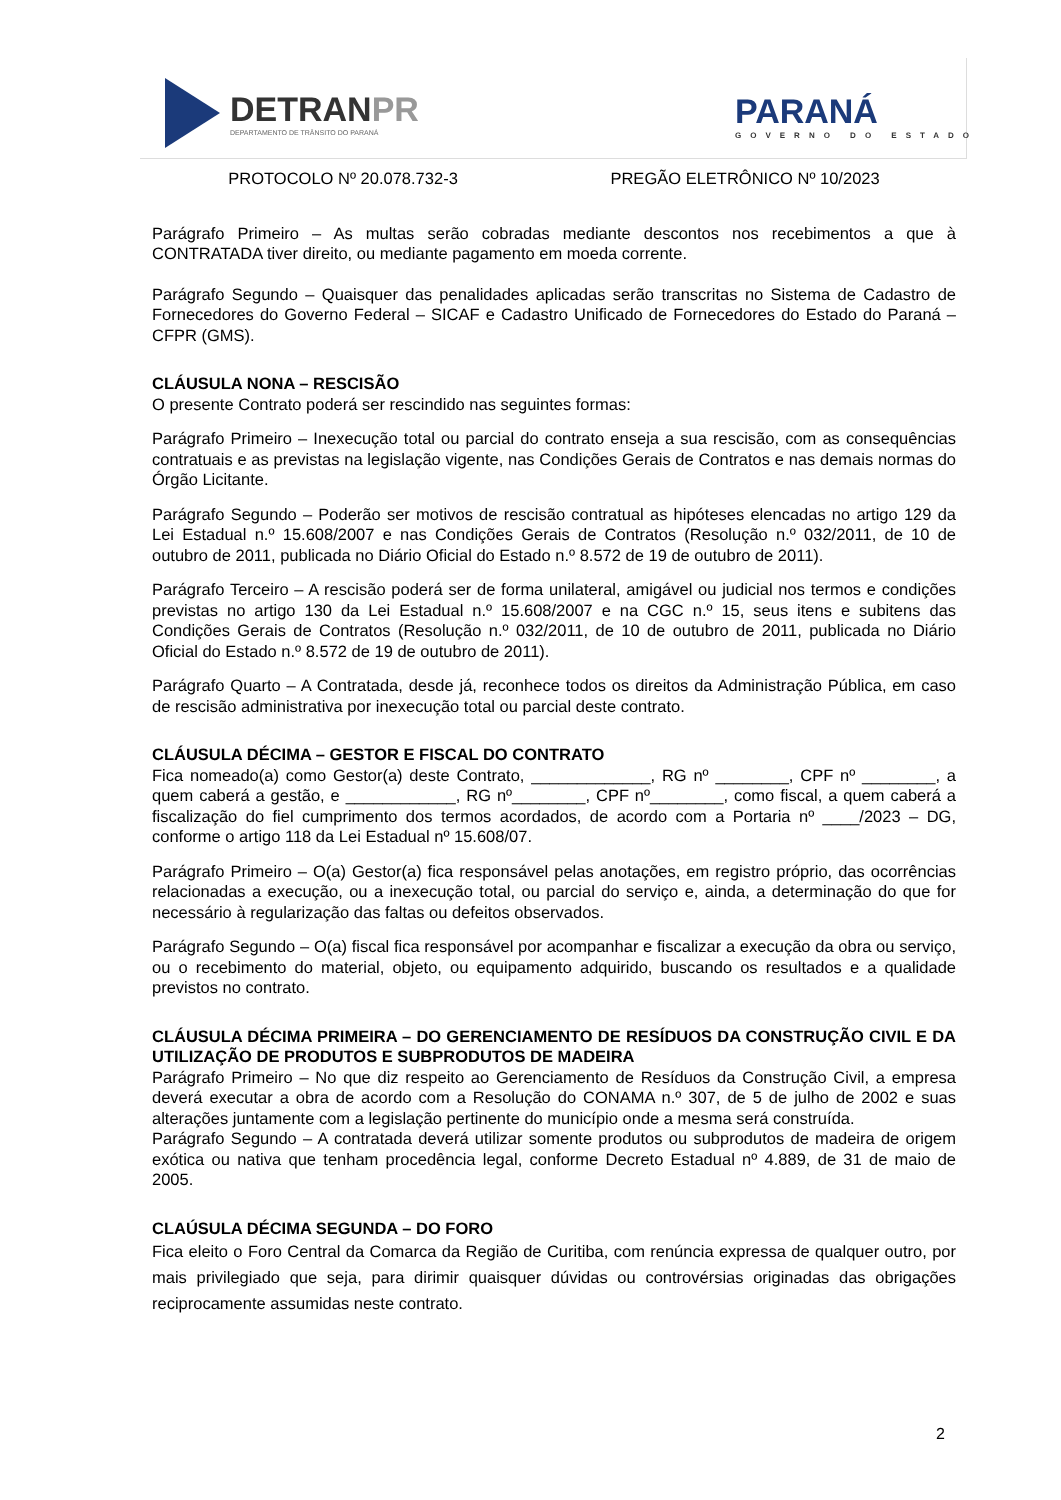DETRANPR
DEPARTAMENTO DE TRÂNSITO DO PARANÁ
PARANÁ
GOVERNO DO ESTADO
PROTOCOLO Nº 20.078.732-3 PREGÃO ELETRÔNICO Nº 10/2023
Parágrafo Primeiro – As multas serão cobradas mediante descontos nos recebimentos a que à CONTRATADA tiver direito, ou mediante pagamento em moeda corrente.
Parágrafo Segundo – Quaisquer das penalidades aplicadas serão transcritas no Sistema de Cadastro de Fornecedores do Governo Federal – SICAF e Cadastro Unificado de Fornecedores do Estado do Paraná – CFPR (GMS).
CLÁUSULA NONA – RESCISÃO
O presente Contrato poderá ser rescindido nas seguintes formas:
Parágrafo Primeiro – Inexecução total ou parcial do contrato enseja a sua rescisão, com as consequências contratuais e as previstas na legislação vigente, nas Condições Gerais de Contratos e nas demais normas do Órgão Licitante.
Parágrafo Segundo – Poderão ser motivos de rescisão contratual as hipóteses elencadas no artigo 129 da Lei Estadual n.º 15.608/2007 e nas Condições Gerais de Contratos (Resolução n.º 032/2011, de 10 de outubro de 2011, publicada no Diário Oficial do Estado n.º 8.572 de 19 de outubro de 2011).
Parágrafo Terceiro – A rescisão poderá ser de forma unilateral, amigável ou judicial nos termos e condições previstas no artigo 130 da Lei Estadual n.º 15.608/2007 e na CGC n.º 15, seus itens e subitens das Condições Gerais de Contratos (Resolução n.º 032/2011, de 10 de outubro de 2011, publicada no Diário Oficial do Estado n.º 8.572 de 19 de outubro de 2011).
Parágrafo Quarto – A Contratada, desde já, reconhece todos os direitos da Administração Pública, em caso de rescisão administrativa por inexecução total ou parcial deste contrato.
CLÁUSULA DÉCIMA – GESTOR E FISCAL DO CONTRATO
Fica nomeado(a) como Gestor(a) deste Contrato, _____________, RG nº ________, CPF nº ________, a quem caberá a gestão, e ____________, RG nº________, CPF nº________, como fiscal, a quem caberá a fiscalização do fiel cumprimento dos termos acordados, de acordo com a Portaria nº ____/2023 – DG, conforme o artigo 118 da Lei Estadual nº 15.608/07.
Parágrafo Primeiro – O(a) Gestor(a) fica responsável pelas anotações, em registro próprio, das ocorrências relacionadas a execução, ou a inexecução total, ou parcial do serviço e, ainda, a determinação do que for necessário à regularização das faltas ou defeitos observados.
Parágrafo Segundo – O(a) fiscal fica responsável por acompanhar e fiscalizar a execução da obra ou serviço, ou o recebimento do material, objeto, ou equipamento adquirido, buscando os resultados e a qualidade previstos no contrato.
CLÁUSULA DÉCIMA PRIMEIRA – DO GERENCIAMENTO DE RESÍDUOS DA CONSTRUÇÃO CIVIL E DA UTILIZAÇÃO DE PRODUTOS E SUBPRODUTOS DE MADEIRA
Parágrafo Primeiro – No que diz respeito ao Gerenciamento de Resíduos da Construção Civil, a empresa deverá executar a obra de acordo com a Resolução do CONAMA n.º 307, de 5 de julho de 2002 e suas alterações juntamente com a legislação pertinente do município onde a mesma será construída.
Parágrafo Segundo – A contratada deverá utilizar somente produtos ou subprodutos de madeira de origem exótica ou nativa que tenham procedência legal, conforme Decreto Estadual nº 4.889, de 31 de maio de 2005.
CLAÚSULA DÉCIMA SEGUNDA – DO FORO
Fica eleito o Foro Central da Comarca da Região de Curitiba, com renúncia expressa de qualquer outro, por mais privilegiado que seja, para dirimir quaisquer dúvidas ou controvérsias originadas das obrigações reciprocamente assumidas neste contrato.
2